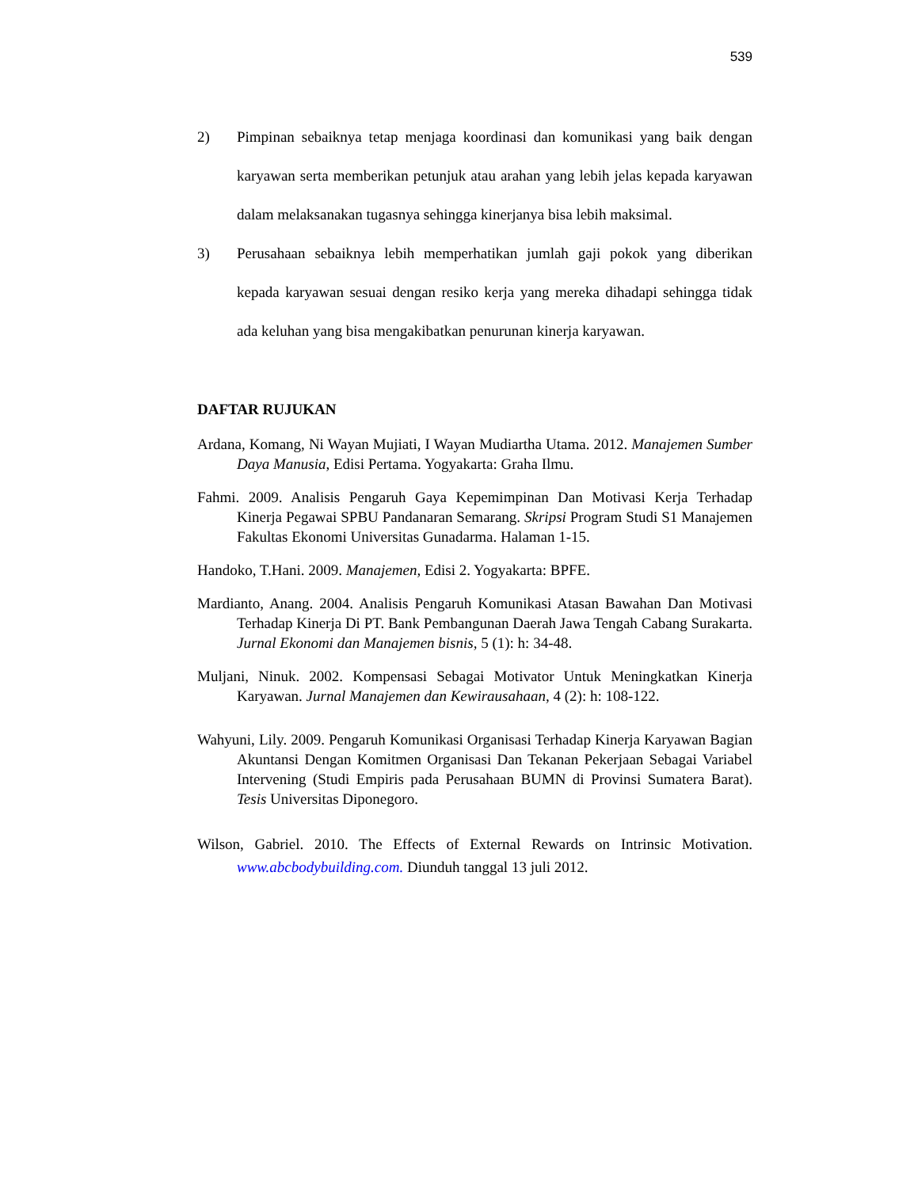539
2) Pimpinan sebaiknya tetap menjaga koordinasi dan komunikasi yang baik dengan karyawan serta memberikan petunjuk atau arahan yang lebih jelas kepada karyawan dalam melaksanakan tugasnya sehingga kinerjanya bisa lebih maksimal.
3) Perusahaan sebaiknya lebih memperhatikan jumlah gaji pokok yang diberikan kepada karyawan sesuai dengan resiko kerja yang mereka dihadapi sehingga tidak ada keluhan yang bisa mengakibatkan penurunan kinerja karyawan.
DAFTAR RUJUKAN
Ardana, Komang, Ni Wayan Mujiati, I Wayan Mudiartha Utama. 2012. Manajemen Sumber Daya Manusia, Edisi Pertama. Yogyakarta: Graha Ilmu.
Fahmi. 2009. Analisis Pengaruh Gaya Kepemimpinan Dan Motivasi Kerja Terhadap Kinerja Pegawai SPBU Pandanaran Semarang. Skripsi Program Studi S1 Manajemen Fakultas Ekonomi Universitas Gunadarma. Halaman 1-15.
Handoko, T.Hani. 2009. Manajemen, Edisi 2. Yogyakarta: BPFE.
Mardianto, Anang. 2004. Analisis Pengaruh Komunikasi Atasan Bawahan Dan Motivasi Terhadap Kinerja Di PT. Bank Pembangunan Daerah Jawa Tengah Cabang Surakarta. Jurnal Ekonomi dan Manajemen bisnis, 5 (1): h: 34-48.
Muljani, Ninuk. 2002. Kompensasi Sebagai Motivator Untuk Meningkatkan Kinerja Karyawan. Jurnal Manajemen dan Kewirausahaan, 4 (2): h: 108-122.
Wahyuni, Lily. 2009. Pengaruh Komunikasi Organisasi Terhadap Kinerja Karyawan Bagian Akuntansi Dengan Komitmen Organisasi Dan Tekanan Pekerjaan Sebagai Variabel Intervening (Studi Empiris pada Perusahaan BUMN di Provinsi Sumatera Barat). Tesis Universitas Diponegoro.
Wilson, Gabriel. 2010. The Effects of External Rewards on Intrinsic Motivation. www.abcbodybuilding.com. Diunduh tanggal 13 juli 2012.